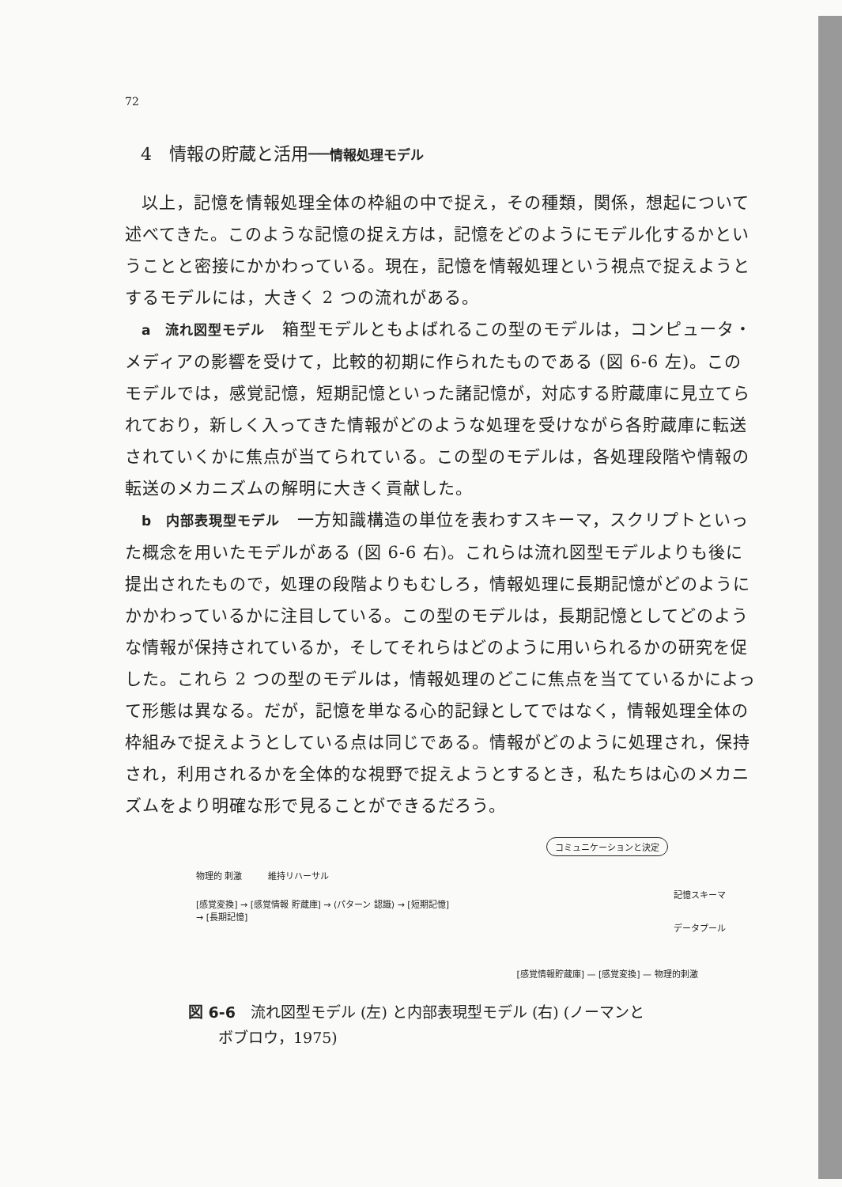72
4　情報の貯蔵と活用──情報処理モデル
以上，記憶を情報処理全体の枠組の中で捉え，その種類，関係，想起について述べてきた。このような記憶の捉え方は，記憶をどのようにモデル化するかということと密接にかかわっている。現在，記憶を情報処理という視点で捉えようとするモデルには，大きく 2 つの流れがある。
a　流れ図型モデル　箱型モデルともよばれるこの型のモデルは，コンピュータ・メディアの影響を受けて，比較的初期に作られたものである (図 6-6 左)。このモデルでは，感覚記憶，短期記憶といった諸記憶が，対応する貯蔵庫に見立てられており，新しく入ってきた情報がどのような処理を受けながら各貯蔵庫に転送されていくかに焦点が当てられている。この型のモデルは，各処理段階や情報の転送のメカニズムの解明に大きく貢献した。
b　内部表現型モデル　一方知識構造の単位を表わすスキーマ，スクリプトといった概念を用いたモデルがある (図 6-6 右)。これらは流れ図型モデルよりも後に提出されたもので，処理の段階よりもむしろ，情報処理に長期記憶がどのようにかかわっているかに注目している。この型のモデルは，長期記憶としてどのような情報が保持されているか，そしてそれらはどのように用いられるかの研究を促した。これら 2 つの型のモデルは，情報処理のどこに焦点を当てているかによって形態は異なる。だが，記憶を単なる心的記録としてではなく，情報処理全体の枠組みで捉えようとしている点は同じである。情報がどのように処理され，保持され，利用されるかを全体的な視野で捉えようとするとき，私たちは心のメカニズムをより明確な形で見ることができるだろう。
物理的 刺激　　　維持リハーサル
[感覚変換] → [感覚情報 貯蔵庫] → (パターン 認識) → [短期記憶] → [長期記憶]
コミュニケーションと決定
記憶スキーマ
データプール
[感覚情報貯蔵庫] — [感覚変換] — 物理的刺激
図 6-6　流れ図型モデル (左) と内部表現型モデル (右) (ノーマンと
　　ボブロウ，1975)